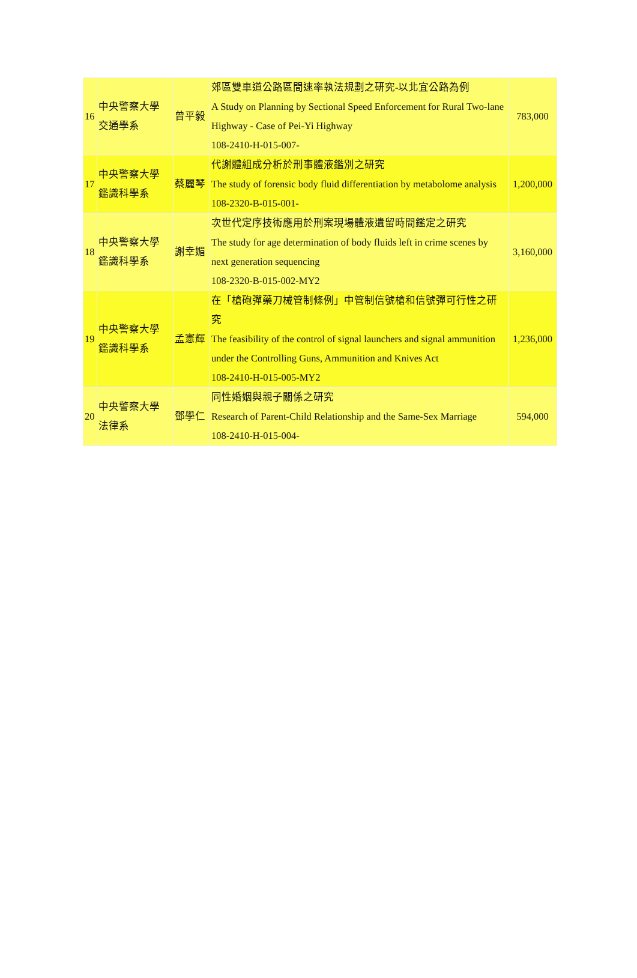| 16 | 中央警察大學 交通學系 | 曾平毅 | 郊區雙車道公路區間速率執法規劃之研究-以北宜公路為例 A Study on Planning by Sectional Speed Enforcement for Rural Two-lane Highway - Case of Pei-Yi Highway 108-2410-H-015-007- | 783,000 |
| 17 | 中央警察大學 鑑識科學系 | 蔡麗琴 | 代謝體組成分析於刑事體液鑑別之研究 The study of forensic body fluid differentiation by metabolome analysis 108-2320-B-015-001- | 1,200,000 |
| 18 | 中央警察大學 鑑識科學系 | 謝幸媚 | 次世代定序技術應用於刑案現場體液遺留時間鑑定之研究 The study for age determination of body fluids left in crime scenes by next generation sequencing 108-2320-B-015-002-MY2 | 3,160,000 |
| 19 | 中央警察大學 鑑識科學系 | 孟憲輝 | 在「槍砲彈藥刀械管制條例」中管制信號槍和信號彈可行性之研究 The feasibility of the control of signal launchers and signal ammunition under the Controlling Guns, Ammunition and Knives Act 108-2410-H-015-005-MY2 | 1,236,000 |
| 20 | 中央警察大學 法律系 | 鄧學仁 | 同性婚姻與親子關係之研究 Research of Parent-Child Relationship and the Same-Sex Marriage 108-2410-H-015-004- | 594,000 |